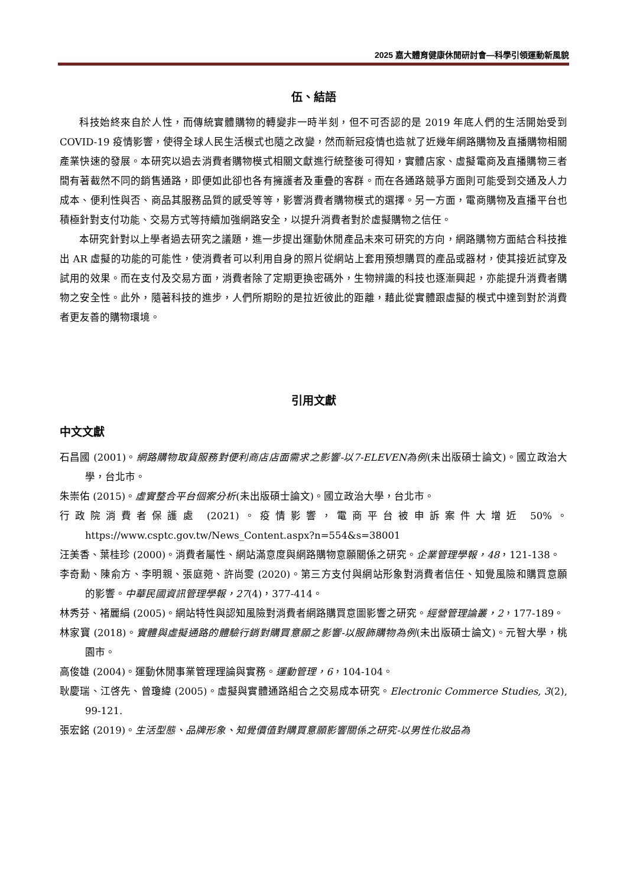2025 嘉大體育健康休閒研討會—科學引領運動新風貌
伍、結語
科技始終來自於人性，而傳統實體購物的轉變非一時半刻，但不可否認的是 2019 年底人們的生活開始受到 COVID-19 疫情影響，使得全球人民生活模式也隨之改變，然而新冠疫情也造就了近幾年網路購物及直播購物相關產業快速的發展。本研究以過去消費者購物模式相關文獻進行統整後可得知，實體店家、虛擬電商及直播購物三者間有著截然不同的銷售通路，即便如此卻也各有擁護者及重疊的客群。而在各通路競爭方面則可能受到交通及人力成本、便利性與否、商品其服務品質的感受等等，影響消費者購物模式的選擇。另一方面，電商購物及直播平台也積極針對支付功能、交易方式等持續加強網路安全，以提升消費者對於虛擬購物之信任。
本研究針對以上學者過去研究之議題，進一步提出運動休閒產品未來可研究的方向，網路購物方面結合科技推出 AR 虛擬的功能的可能性，使消費者可以利用自身的照片從網站上套用預想購買的產品或器材，使其接近試穿及試用的效果。而在支付及交易方面，消費者除了定期更換密碼外，生物辨識的科技也逐漸興起，亦能提升消費者購物之安全性。此外，隨著科技的進步，人們所期盼的是拉近彼此的距離，藉此從實體跟虛擬的模式中達到對於消費者更友善的購物環境。
引用文獻
中文文獻
石昌國 (2001)。網路購物取貨服務對便利商店店面需求之影響-以7-ELEVEN為例(未出版碩士論文)。國立政治大學，台北市。
朱崇佑 (2015)。虛實整合平台個案分析(未出版碩士論文)。國立政治大學，台北市。
行政院消費者保護處 (2021)。疫情影響，電商平台被申訴案件大增近 50%。https://www.csptc.gov.tw/News_Content.aspx?n=554&s=38001
汪美香、葉桂珍 (2000)。消費者屬性、網站滿意度與網路購物意願關係之研究。企業管理學報，48，121-138。
李奇勳、陳俞方、李明親、張庭菀、許尚雯 (2020)。第三方支付與網站形象對消費者信任、知覺風險和購買意願的影響。中華民國資訊管理學報，27(4)，377-414。
林秀芬、褚麗絹 (2005)。網站特性與認知風險對消費者網路購買意圖影響之研究。經營管理論叢，2，177-189。
林家寶 (2018)。實體與虛擬通路的體驗行銷對購買意願之影響-以服飾購物為例(未出版碩士論文)。元智大學，桃園市。
高俊雄 (2004)。運動休閒事業管理理論與實務。運動管理，6，104-104。
耿慶瑞、江啓先、曾瓊緯 (2005)。虛擬與實體通路組合之交易成本研究。Electronic Commerce Studies, 3(2), 99-121.
張宏銘 (2019)。生活型態、品牌形象、知覺價值對購買意願影響關係之研究-以男性化妝品為